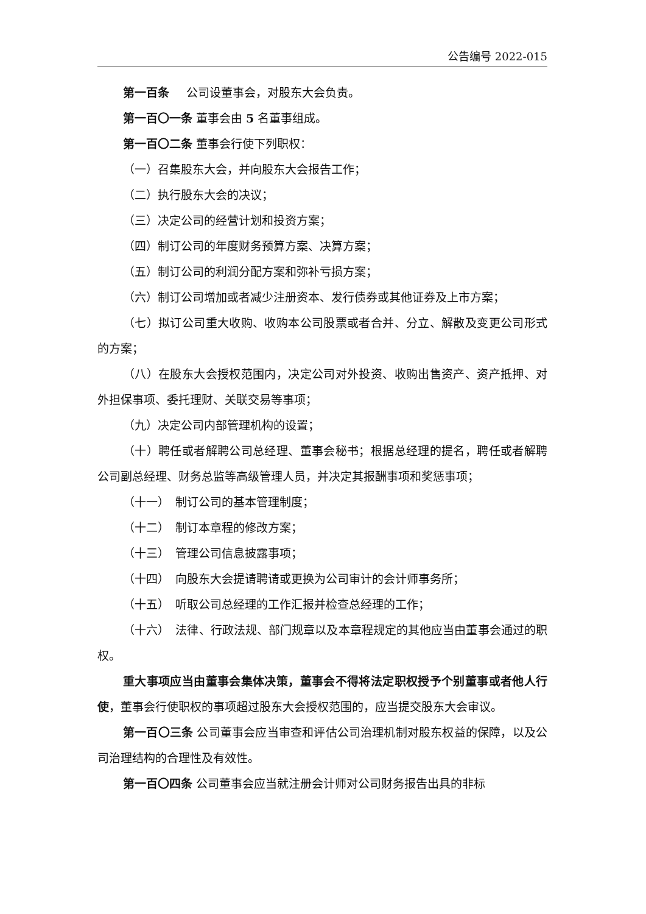公告编号 2022-015
第一百条 公司设董事会，对股东大会负责。
第一百〇一条 董事会由 5 名董事组成。
第一百〇二条 董事会行使下列职权：
（一）召集股东大会，并向股东大会报告工作；
（二）执行股东大会的决议；
（三）决定公司的经营计划和投资方案；
（四）制订公司的年度财务预算方案、决算方案；
（五）制订公司的利润分配方案和弥补亏损方案；
（六）制订公司增加或者减少注册资本、发行债券或其他证券及上市方案；
（七）拟订公司重大收购、收购本公司股票或者合并、分立、解散及变更公司形式的方案；
（八）在股东大会授权范围内，决定公司对外投资、收购出售资产、资产抵押、对外担保事项、委托理财、关联交易等事项；
（九）决定公司内部管理机构的设置；
（十）聘任或者解聘公司总经理、董事会秘书；根据总经理的提名，聘任或者解聘公司副总经理、财务总监等高级管理人员，并决定其报酬事项和奖惩事项；
（十一）　制订公司的基本管理制度；
（十二）　制订本章程的修改方案；
（十三）　管理公司信息披露事项；
（十四）　向股东大会提请聘请或更换为公司审计的会计师事务所；
（十五）　听取公司总经理的工作汇报并检查总经理的工作；
（十六）　法律、行政法规、部门规章以及本章程规定的其他应当由董事会通过的职权。
重大事项应当由董事会集体决策，董事会不得将法定职权授予个别董事或者他人行使，董事会行使职权的事项超过股东大会授权范围的，应当提交股东大会审议。
第一百〇三条 公司董事会应当审查和评估公司治理机制对股东权益的保障，以及公司治理结构的合理性及有效性。
第一百〇四条 公司董事会应当就注册会计师对公司财务报告出具的非标